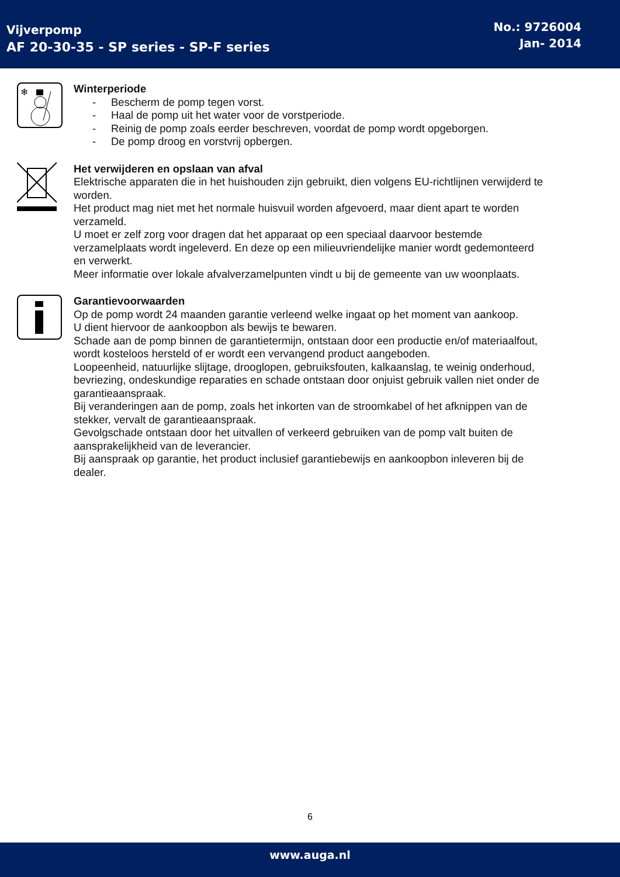Vijverpomp
AF 20-30-35 - SP series - SP-F series
No.: 9726004
Jan- 2014
❄
Winterperiode
- Bescherm de pomp tegen vorst.
- Haal de pomp uit het water voor de vorstperiode.
- Reinig de pomp zoals eerder beschreven, voordat de pomp wordt opgeborgen.
- De pomp droog en vorstvrij opbergen.
Het verwijderen en opslaan van afval
Elektrische apparaten die in het huishouden zijn gebruikt, dien volgens EU-richtlijnen verwijderd te worden.
Het product mag niet met het normale huisvuil worden afgevoerd, maar dient apart te worden verzameld.
U moet er zelf zorg voor dragen dat het apparaat op een speciaal daarvoor bestemde verzamelplaats wordt ingeleverd. En deze op een milieuvriendelijke manier wordt gedemonteerd en verwerkt.
Meer informatie over lokale afvalverzamelpunten vindt u bij de gemeente van uw woonplaats.
Garantievoorwaarden
Op de pomp wordt 24 maanden garantie verleend welke ingaat op het moment van aankoop.
U dient hiervoor de aankoopbon als bewijs te bewaren.
Schade aan de pomp binnen de garantietermijn, ontstaan door een productie en/of materiaalfout, wordt kosteloos hersteld of er wordt een vervangend product aangeboden.
Loopeenheid, natuurlijke slijtage, drooglopen, gebruiksfouten, kalkaanslag, te weinig onderhoud, bevriezing, ondeskundige reparaties en schade ontstaan door onjuist gebruik vallen niet onder de garantieaanspraak.
Bij veranderingen aan de pomp, zoals het inkorten van de stroomkabel of het afknippen van de stekker, vervalt de garantieaanspraak.
Gevolgschade ontstaan door het uitvallen of verkeerd gebruiken van de pomp valt buiten de aansprakelijkheid van de leverancier.
Bij aanspraak op garantie, het product inclusief garantiebewijs en aankoopbon inleveren bij de dealer.
6
www.auga.nl